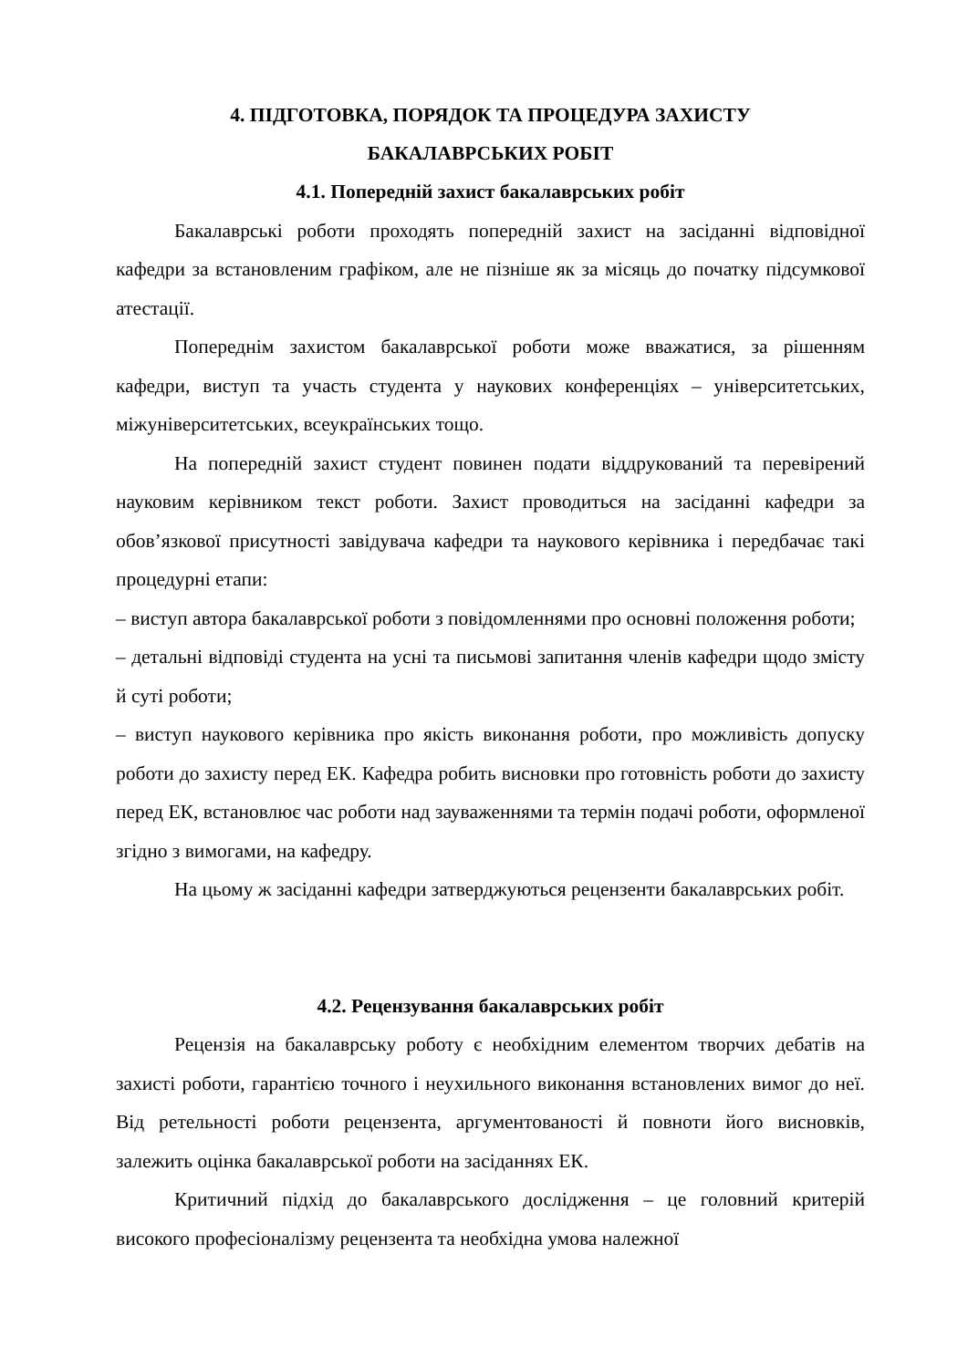4. ПІДГОТОВКА, ПОРЯДОК ТА ПРОЦЕДУРА ЗАХИСТУ
БАКАЛАВРСЬКИХ РОБІТ
4.1. Попередній захист бакалаврських робіт
Бакалаврські роботи проходять попередній захист на засіданні відповідної кафедри за встановленим графіком, але не пізніше як за місяць до початку підсумкової атестації.
Попереднім захистом бакалаврської роботи може вважатися, за рішенням кафедри, виступ та участь студента у наукових конференціях – університетських, міжуніверситетських, всеукраїнських тощо.
На попередній захист студент повинен подати віддрукований та перевірений науковим керівником текст роботи. Захист проводиться на засіданні кафедри за обов’язкової присутності завідувача кафедри та наукового керівника і передбачає такі процедурні етапи:
– виступ автора бакалаврської роботи з повідомленнями про основні положення роботи;
– детальні відповіді студента на усні та письмові запитання членів кафедри щодо змісту й суті роботи;
– виступ наукового керівника про якість виконання роботи, про можливість допуску роботи до захисту перед ЕК. Кафедра робить висновки про готовність роботи до захисту перед ЕК, встановлює час роботи над зауваженнями та термін подачі роботи, оформленої згідно з вимогами, на кафедру.
На цьому ж засіданні кафедри затверджуються рецензенти бакалаврських робіт.
4.2. Рецензування бакалаврських робіт
Рецензія на бакалаврську роботу є необхідним елементом творчих дебатів на захисті роботи, гарантією точного і неухильного виконання встановлених вимог до неї. Від ретельності роботи рецензента, аргументованості й повноти його висновків, залежить оцінка бакалаврської роботи на засіданнях ЕК.
Критичний підхід до бакалаврського дослідження – це головний критерій високого професіоналізму рецензента та необхідна умова належної